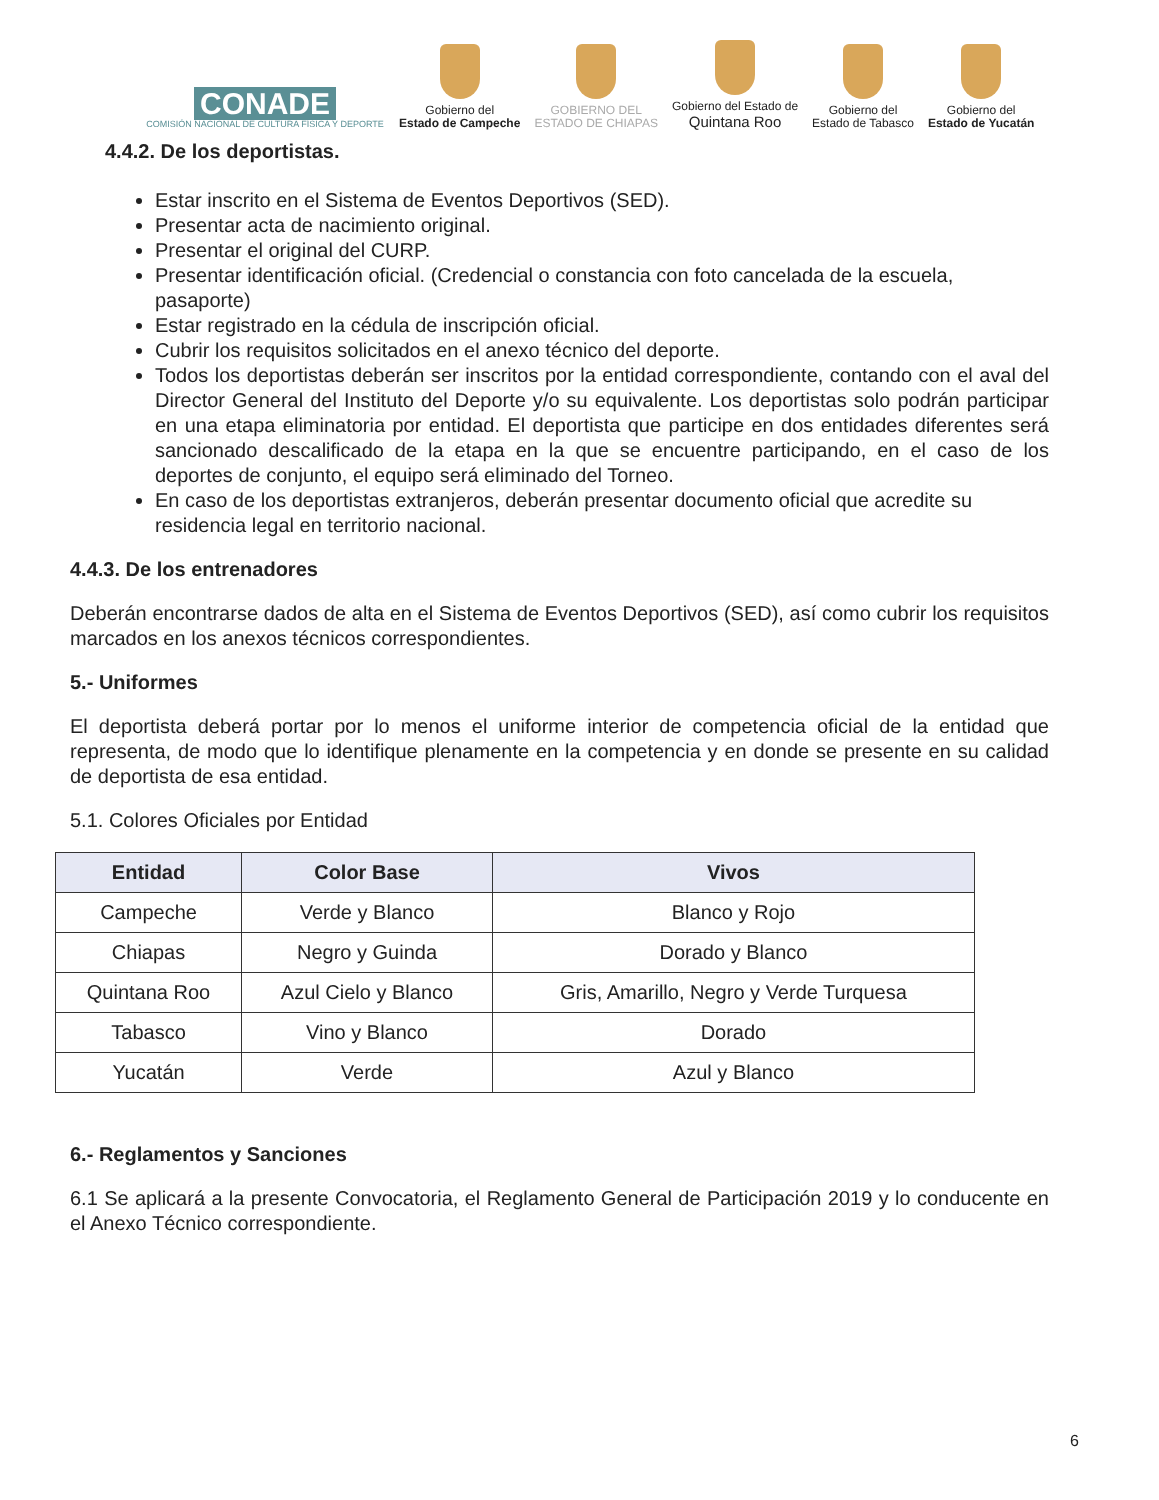CONADE
COMISIÓN NACIONAL DE CULTURA FÍSICA Y DEPORTE
Gobierno del
Estado de Campeche
GOBIERNO DEL
ESTADO DE CHIAPAS
Gobierno del Estado de
Quintana Roo
Gobierno del
Estado de Tabasco
Gobierno del
Estado de Yucatán
4.4.2. De los deportistas.
Estar inscrito en el Sistema de Eventos Deportivos (SED).
Presentar acta de nacimiento original.
Presentar el original del CURP.
Presentar identificación oficial. (Credencial o constancia con foto cancelada de la escuela, pasaporte)
Estar registrado en la cédula de inscripción oficial.
Cubrir los requisitos solicitados en el anexo técnico del deporte.
Todos los deportistas deberán ser inscritos por la entidad correspondiente, contando con el aval del Director General del Instituto del Deporte y/o su equivalente. Los deportistas solo podrán participar en una etapa eliminatoria por entidad. El deportista que participe en dos entidades diferentes será sancionado descalificado de la etapa en la que se encuentre participando, en el caso de los deportes de conjunto, el equipo será eliminado del Torneo.
En caso de los deportistas extranjeros, deberán presentar documento oficial que acredite su residencia legal en territorio nacional.
4.4.3. De los entrenadores
Deberán encontrarse dados de alta en el Sistema de Eventos Deportivos (SED), así como cubrir los requisitos marcados en los anexos técnicos correspondientes.
5.- Uniformes
El deportista deberá portar por lo menos el uniforme interior de competencia oficial de la entidad que representa, de modo que lo identifique plenamente en la competencia y en donde se presente en su calidad de deportista de esa entidad.
5.1. Colores Oficiales por Entidad
| Entidad | Color Base | Vivos |
| --- | --- | --- |
| Campeche | Verde y Blanco | Blanco y Rojo |
| Chiapas | Negro y Guinda | Dorado y Blanco |
| Quintana Roo | Azul Cielo y Blanco | Gris, Amarillo, Negro y Verde Turquesa |
| Tabasco | Vino y Blanco | Dorado |
| Yucatán | Verde | Azul y Blanco |
6.- Reglamentos y Sanciones
6.1 Se aplicará a la presente Convocatoria, el Reglamento General de Participación 2019 y lo conducente en el Anexo Técnico correspondiente.
6